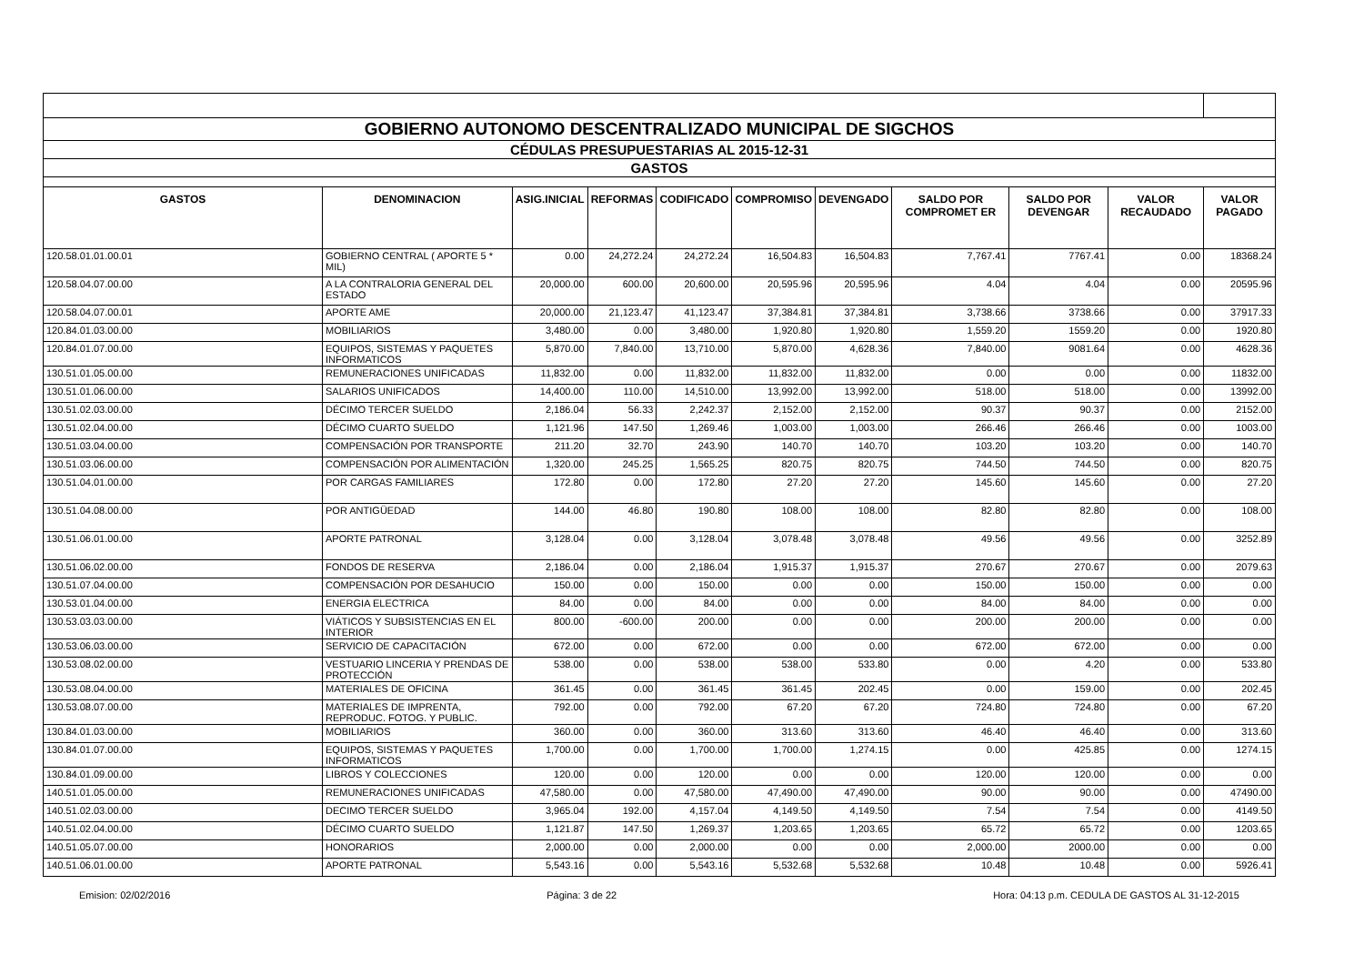| GOBIERNO AUTONOMO DESCENTRALIZADO MUNICIPAL DE SIGCHOS | | | | | | | | | | |
| CÉDULAS PRESUPUESTARIAS AL 2015-12-31 | | | | | | | | | | |
| GASTOS | | | | | | | | | | |
| GASTOS | DENOMINACION | ASIG.INICIAL | REFORMAS | CODIFICADO | COMPROMISO | DEVENGADO | SALDO POR COMPROMET ER | SALDO POR DEVENGAR | VALOR RECAUDADO | VALOR PAGADO |
| 120.58.01.01.00.01 | GOBIERNO CENTRAL ( APORTE 5 * MIL) | 0.00 | 24,272.24 | 24,272.24 | 16,504.83 | 16,504.83 | 7,767.41 | 7767.41 | 0.00 | 18368.24 |
| 120.58.04.07.00.00 | A LA CONTRALORIA GENERAL DEL ESTADO | 20,000.00 | 600.00 | 20,600.00 | 20,595.96 | 20,595.96 | 4.04 | 4.04 | 0.00 | 20595.96 |
| 120.58.04.07.00.01 | APORTE AME | 20,000.00 | 21,123.47 | 41,123.47 | 37,384.81 | 37,384.81 | 3,738.66 | 3738.66 | 0.00 | 37917.33 |
| 120.84.01.03.00.00 | MOBILIARIOS | 3,480.00 | 0.00 | 3,480.00 | 1,920.80 | 1,920.80 | 1,559.20 | 1559.20 | 0.00 | 1920.80 |
| 120.84.01.07.00.00 | EQUIPOS, SISTEMAS Y PAQUETES INFORMATICOS | 5,870.00 | 7,840.00 | 13,710.00 | 5,870.00 | 4,628.36 | 7,840.00 | 9081.64 | 0.00 | 4628.36 |
| 130.51.01.05.00.00 | REMUNERACIONES UNIFICADAS | 11,832.00 | 0.00 | 11,832.00 | 11,832.00 | 11,832.00 | 0.00 | 0.00 | 0.00 | 11832.00 |
| 130.51.01.06.00.00 | SALARIOS UNIFICADOS | 14,400.00 | 110.00 | 14,510.00 | 13,992.00 | 13,992.00 | 518.00 | 518.00 | 0.00 | 13992.00 |
| 130.51.02.03.00.00 | DÉCIMO TERCER SUELDO | 2,186.04 | 56.33 | 2,242.37 | 2,152.00 | 2,152.00 | 90.37 | 90.37 | 0.00 | 2152.00 |
| 130.51.02.04.00.00 | DÉCIMO CUARTO SUELDO | 1,121.96 | 147.50 | 1,269.46 | 1,003.00 | 1,003.00 | 266.46 | 266.46 | 0.00 | 1003.00 |
| 130.51.03.04.00.00 | COMPENSACIÓN POR TRANSPORTE | 211.20 | 32.70 | 243.90 | 140.70 | 140.70 | 103.20 | 103.20 | 0.00 | 140.70 |
| 130.51.03.06.00.00 | COMPENSACIÓN POR ALIMENTACIÓN | 1,320.00 | 245.25 | 1,565.25 | 820.75 | 820.75 | 744.50 | 744.50 | 0.00 | 820.75 |
| 130.51.04.01.00.00 | POR CARGAS FAMILIARES | 172.80 | 0.00 | 172.80 | 27.20 | 27.20 | 145.60 | 145.60 | 0.00 | 27.20 |
| 130.51.04.08.00.00 | POR ANTIGÜEDAD | 144.00 | 46.80 | 190.80 | 108.00 | 108.00 | 82.80 | 82.80 | 0.00 | 108.00 |
| 130.51.06.01.00.00 | APORTE PATRONAL | 3,128.04 | 0.00 | 3,128.04 | 3,078.48 | 3,078.48 | 49.56 | 49.56 | 0.00 | 3252.89 |
| 130.51.06.02.00.00 | FONDOS DE RESERVA | 2,186.04 | 0.00 | 2,186.04 | 1,915.37 | 1,915.37 | 270.67 | 270.67 | 0.00 | 2079.63 |
| 130.51.07.04.00.00 | COMPENSACIÓN POR DESAHUCIO | 150.00 | 0.00 | 150.00 | 0.00 | 0.00 | 150.00 | 150.00 | 0.00 | 0.00 |
| 130.53.01.04.00.00 | ENERGIA ELECTRICA | 84.00 | 0.00 | 84.00 | 0.00 | 0.00 | 84.00 | 84.00 | 0.00 | 0.00 |
| 130.53.03.03.00.00 | VIÁTICOS Y SUBSISTENCIAS EN EL INTERIOR | 800.00 | -600.00 | 200.00 | 0.00 | 0.00 | 200.00 | 200.00 | 0.00 | 0.00 |
| 130.53.06.03.00.00 | SERVICIO DE CAPACITACIÓN | 672.00 | 0.00 | 672.00 | 0.00 | 0.00 | 672.00 | 672.00 | 0.00 | 0.00 |
| 130.53.08.02.00.00 | VESTUARIO LINCERIA Y PRENDAS DE PROTECCIÓN | 538.00 | 0.00 | 538.00 | 538.00 | 533.80 | 0.00 | 4.20 | 0.00 | 533.80 |
| 130.53.08.04.00.00 | MATERIALES DE OFICINA | 361.45 | 0.00 | 361.45 | 361.45 | 202.45 | 0.00 | 159.00 | 0.00 | 202.45 |
| 130.53.08.07.00.00 | MATERIALES DE IMPRENTA, REPRODUC. FOTOG. Y PUBLIC. | 792.00 | 0.00 | 792.00 | 67.20 | 67.20 | 724.80 | 724.80 | 0.00 | 67.20 |
| 130.84.01.03.00.00 | MOBILIARIOS | 360.00 | 0.00 | 360.00 | 313.60 | 313.60 | 46.40 | 46.40 | 0.00 | 313.60 |
| 130.84.01.07.00.00 | EQUIPOS, SISTEMAS Y PAQUETES INFORMATICOS | 1,700.00 | 0.00 | 1,700.00 | 1,700.00 | 1,274.15 | 0.00 | 425.85 | 0.00 | 1274.15 |
| 130.84.01.09.00.00 | LIBROS Y COLECCIONES | 120.00 | 0.00 | 120.00 | 0.00 | 0.00 | 120.00 | 120.00 | 0.00 | 0.00 |
| 140.51.01.05.00.00 | REMUNERACIONES UNIFICADAS | 47,580.00 | 0.00 | 47,580.00 | 47,490.00 | 47,490.00 | 90.00 | 90.00 | 0.00 | 47490.00 |
| 140.51.02.03.00.00 | DECIMO TERCER SUELDO | 3,965.04 | 192.00 | 4,157.04 | 4,149.50 | 4,149.50 | 7.54 | 7.54 | 0.00 | 4149.50 |
| 140.51.02.04.00.00 | DÉCIMO CUARTO SUELDO | 1,121.87 | 147.50 | 1,269.37 | 1,203.65 | 1,203.65 | 65.72 | 65.72 | 0.00 | 1203.65 |
| 140.51.05.07.00.00 | HONORARIOS | 2,000.00 | 0.00 | 2,000.00 | 0.00 | 0.00 | 2,000.00 | 2000.00 | 0.00 | 0.00 |
| 140.51.06.01.00.00 | APORTE PATRONAL | 5,543.16 | 0.00 | 5,543.16 | 5,532.68 | 5,532.68 | 10.48 | 10.48 | 0.00 | 5926.41 |
Emision: 02/02/2016 Página: 3 de 22 Hora: 04:13 p.m. CEDULA DE GASTOS AL 31-12-2015